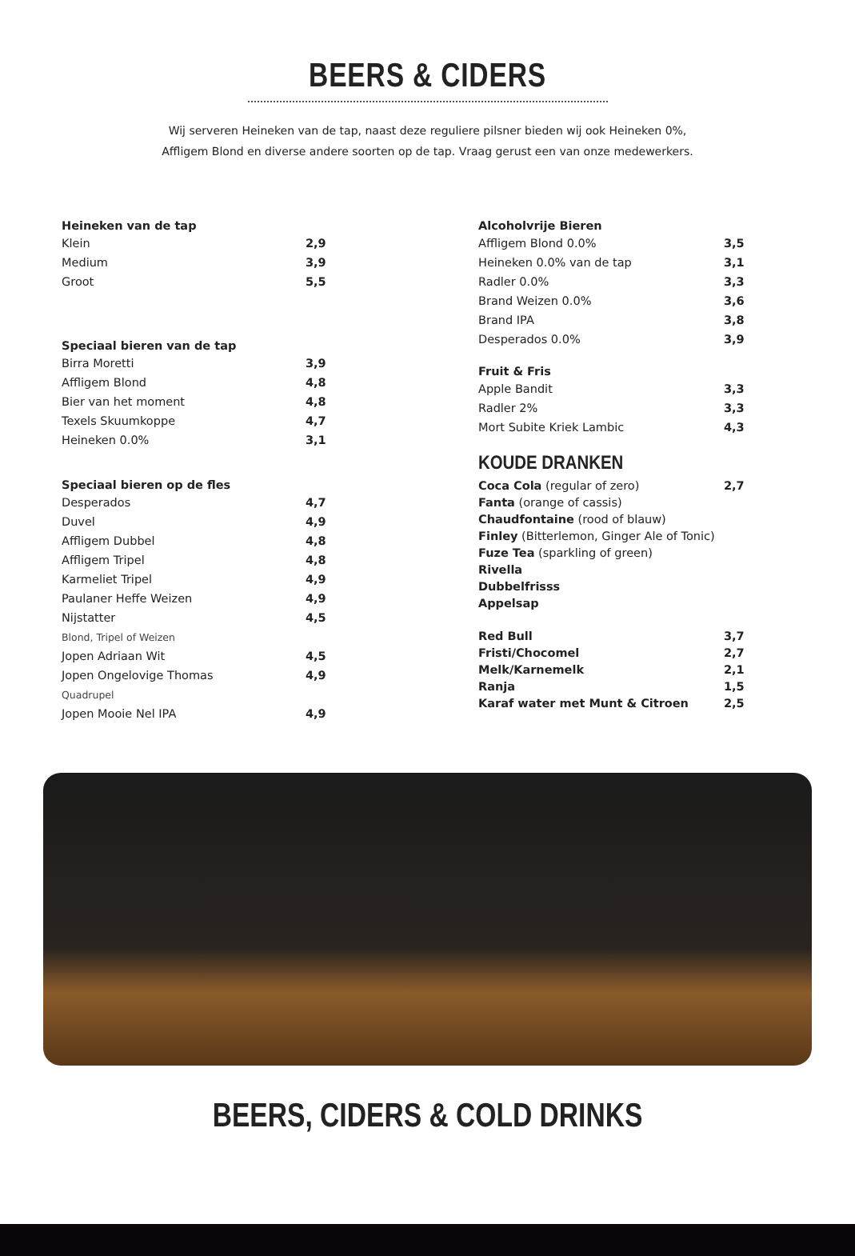BEERS & CIDERS
Wij serveren Heineken van de tap, naast deze reguliere pilsner bieden wij ook Heineken 0%,
Affligem Blond en diverse andere soorten op de tap. Vraag gerust een van onze medewerkers.
| Heineken van de tap | |
| --- | --- |
| Klein | 2,9 |
| Medium | 3,9 |
| Groot | 5,5 |
| Speciaal bieren van de tap | |
| Birra Moretti | 3,9 |
| Affligem Blond | 4,8 |
| Bier van het moment | 4,8 |
| Texels Skuumkoppe | 4,7 |
| Heineken 0.0% | 3,1 |
| Speciaal bieren op de fles | |
| Desperados | 4,7 |
| Duvel | 4,9 |
| Affligem Dubbel | 4,8 |
| Affligem Tripel | 4,8 |
| Karmeliet Tripel | 4,9 |
| Paulaner Heffe Weizen | 4,9 |
| Nijstatter | 4,5 |
| Blond, Tripel of Weizen | |
| Jopen Adriaan Wit | 4,5 |
| Jopen Ongelovige Thomas | 4,9 |
| Quadrupel | |
| Jopen Mooie Nel IPA | 4,9 |
| Alcoholvrije Bieren | |
| --- | --- |
| Affligem Blond 0.0% | 3,5 |
| Heineken 0.0% van de tap | 3,1 |
| Radler 0.0% | 3,3 |
| Brand Weizen 0.0% | 3,6 |
| Brand IPA | 3,8 |
| Desperados 0.0% | 3,9 |
| Fruit & Fris | |
| Apple Bandit | 3,3 |
| Radler 2% | 3,3 |
| Mort Subite Kriek Lambic | 4,3 |
KOUDE DRANKEN
| Coca Cola (regular of zero) | 2,7 |
| Fanta (orange of cassis) | |
| Chaudfontaine (rood of blauw) | |
| Finley (Bitterlemon, Ginger Ale of Tonic) | |
| Fuze Tea (sparkling of green) | |
| Rivella | |
| Dubbelfrisss | |
| Appelsap | |
| Red Bull | 3,7 |
| Fristi/Chocomel | 2,7 |
| Melk/Karnemelk | 2,1 |
| Ranja | 1,5 |
| Karaf water met Munt & Citroen | 2,5 |
BEERS, CIDERS & COLD DRINKS